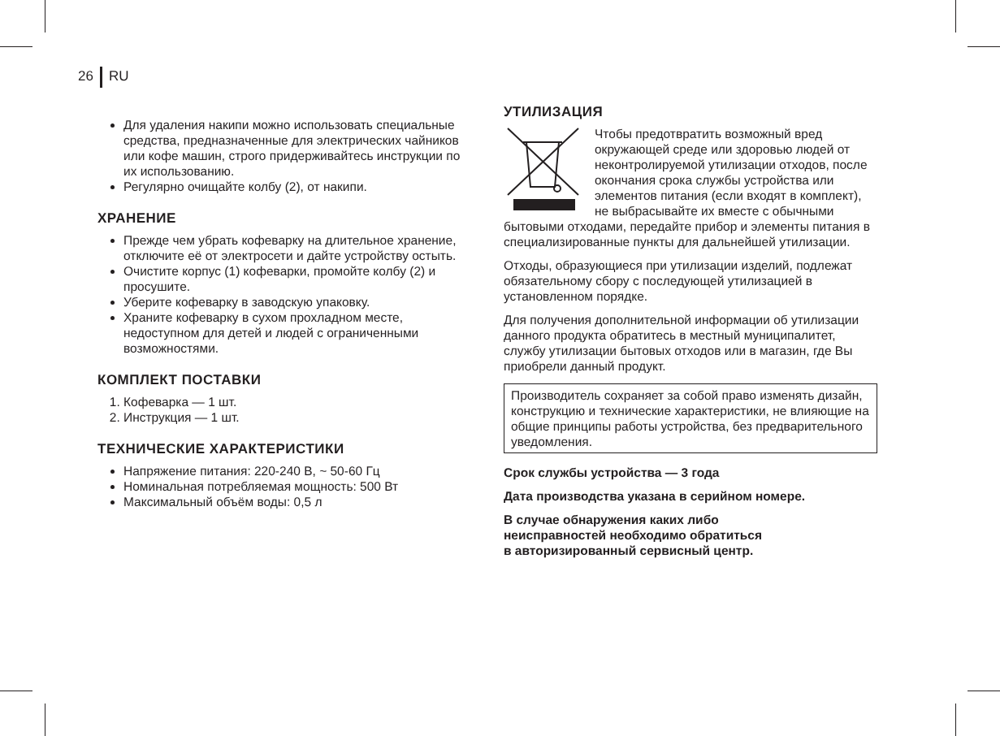26 RU
Для удаления накипи можно использовать специальные средства, предназначенные для электрических чайников или кофе машин, строго придерживайтесь инструкции по их использованию.
Регулярно очищайте колбу (2), от накипи.
ХРАНЕНИЕ
Прежде чем убрать кофеварку на длительное хранение, отключите её от электросети и дайте устройству остыть.
Очистите корпус (1) кофеварки, промойте колбу (2) и просушите.
Уберите кофеварку в заводскую упаковку.
Храните кофеварку в сухом прохладном месте, недоступном для детей и людей с ограниченными возможностями.
КОМПЛЕКТ ПОСТАВКИ
1. Кофеварка — 1 шт.
2. Инструкция — 1 шт.
ТЕХНИЧЕСКИЕ ХАРАКТЕРИСТИКИ
Напряжение питания: 220-240 В, ~ 50-60 Гц
Номинальная потребляемая мощность: 500 Вт
Максимальный объём воды: 0,5 л
УТИЛИЗАЦИЯ
Чтобы предотвратить возможный вред окружающей среде или здоровью людей от неконтролируемой утилизации отходов, после окончания срока службы устройства или элементов питания (если входят в комплект), не выбрасывайте их вместе с обычными бытовыми отходами, передайте прибор и элементы питания в специализированные пункты для дальнейшей утилизации.
Отходы, образующиеся при утилизации изделий, подлежат обязательному сбору с последующей утилизацией в установленном порядке.
Для получения дополнительной информации об утилизации данного продукта обратитесь в местный муниципалитет, службу утилизации бытовых отходов или в магазин, где Вы приобрели данный продукт.
Производитель сохраняет за собой право изменять дизайн, конструкцию и технические характеристики, не влияющие на общие принципы работы устройства, без предварительного уведомления.
Срок службы устройства — 3 года
Дата производства указана в серийном номере.
В случае обнаружения каких либо
неисправностей необходимо обратиться
в авторизированный сервисный центр.